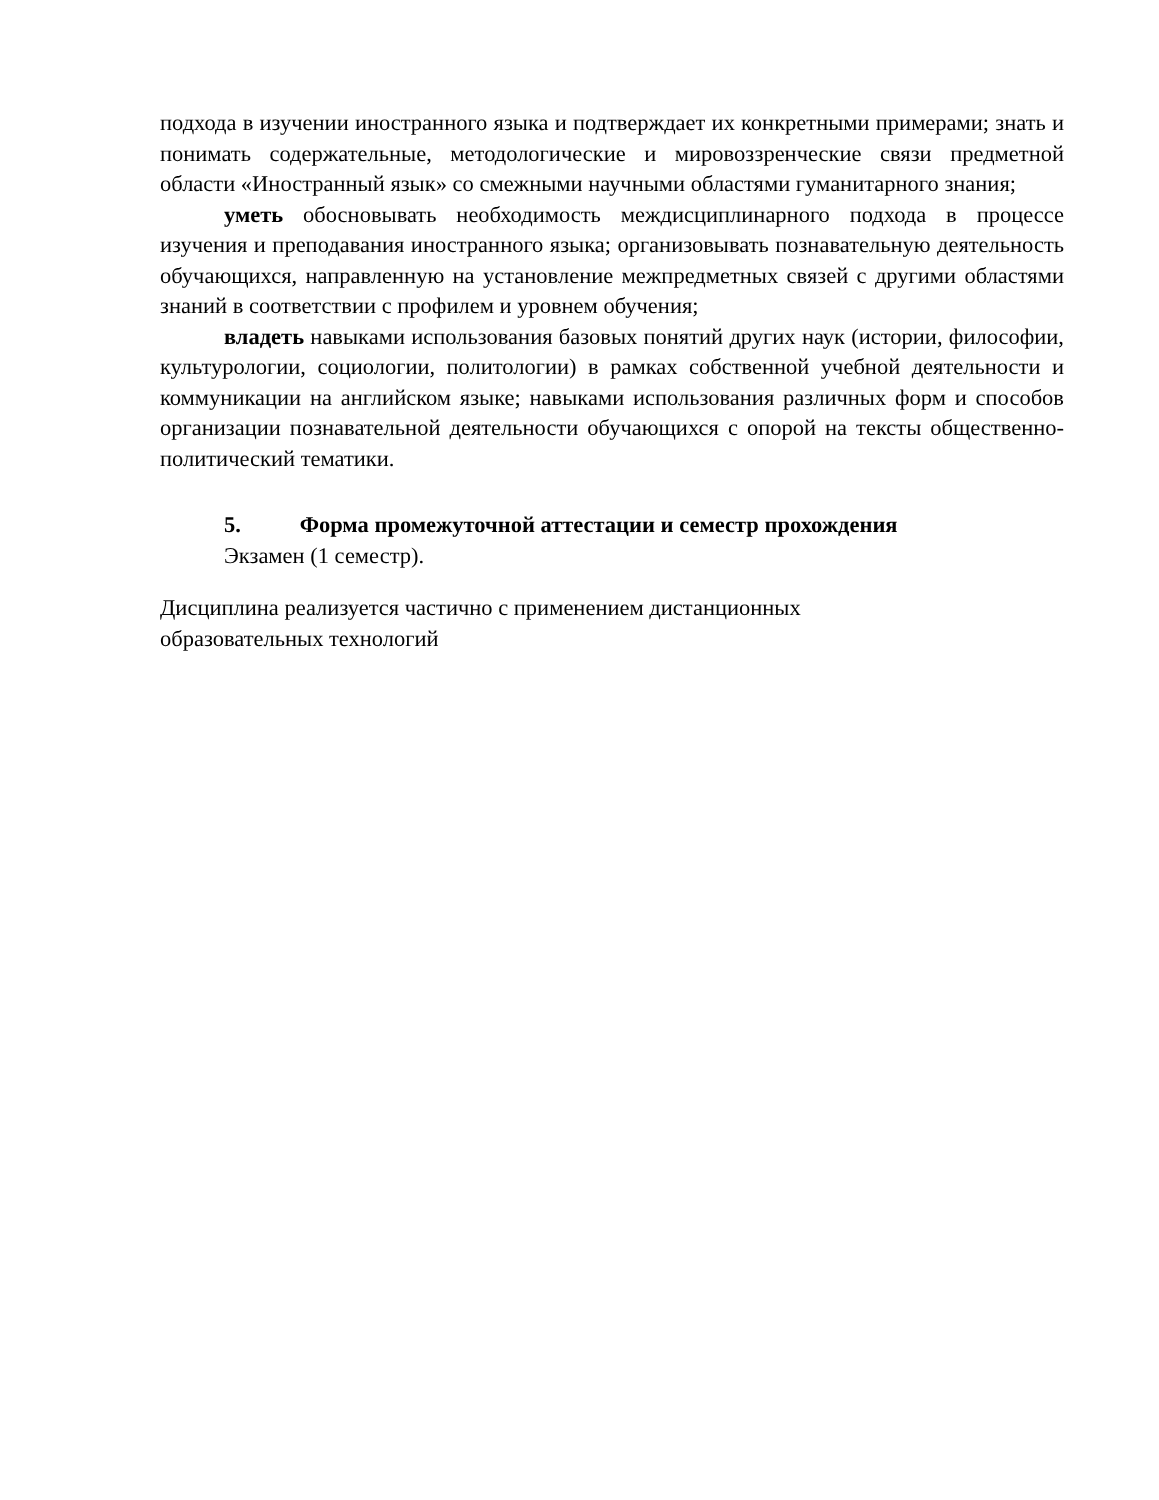подхода в изучении иностранного языка и подтверждает их конкретными примерами; знать и понимать содержательные, методологические и мировоззренческие связи предметной области «Иностранный язык» со смежными научными областями гуманитарного знания;
уметь обосновывать необходимость междисциплинарного подхода в процессе изучения и преподавания иностранного языка; организовывать познавательную деятельность обучающихся, направленную на установление межпредметных связей с другими областями знаний в соответствии с профилем и уровнем обучения;
владеть навыками использования базовых понятий других наук (истории, философии, культурологии, социологии, политологии) в рамках собственной учебной деятельности и коммуникации на английском языке; навыками использования различных форм и способов организации познавательной деятельности обучающихся с опорой на тексты общественно-политический тематики.
5. Форма промежуточной аттестации и семестр прохождения
Экзамен (1 семестр).
Дисциплина реализуется частично с применением дистанционных
образовательных технологий